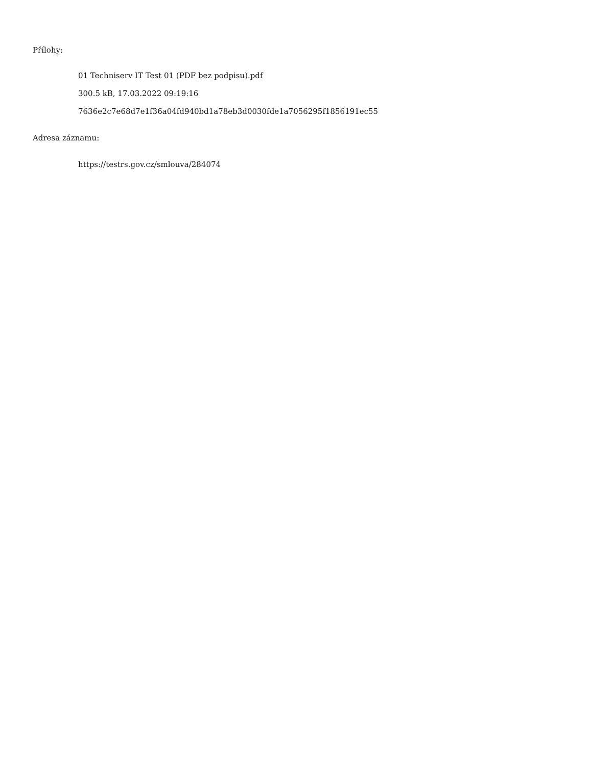Přílohy:
01 Techniserv IT Test 01 (PDF bez podpisu).pdf
300.5 kB, 17.03.2022 09:19:16
7636e2c7e68d7e1f36a04fd940bd1a78eb3d0030fde1a7056295f1856191ec55
Adresa záznamu:
https://testrs.gov.cz/smlouva/284074